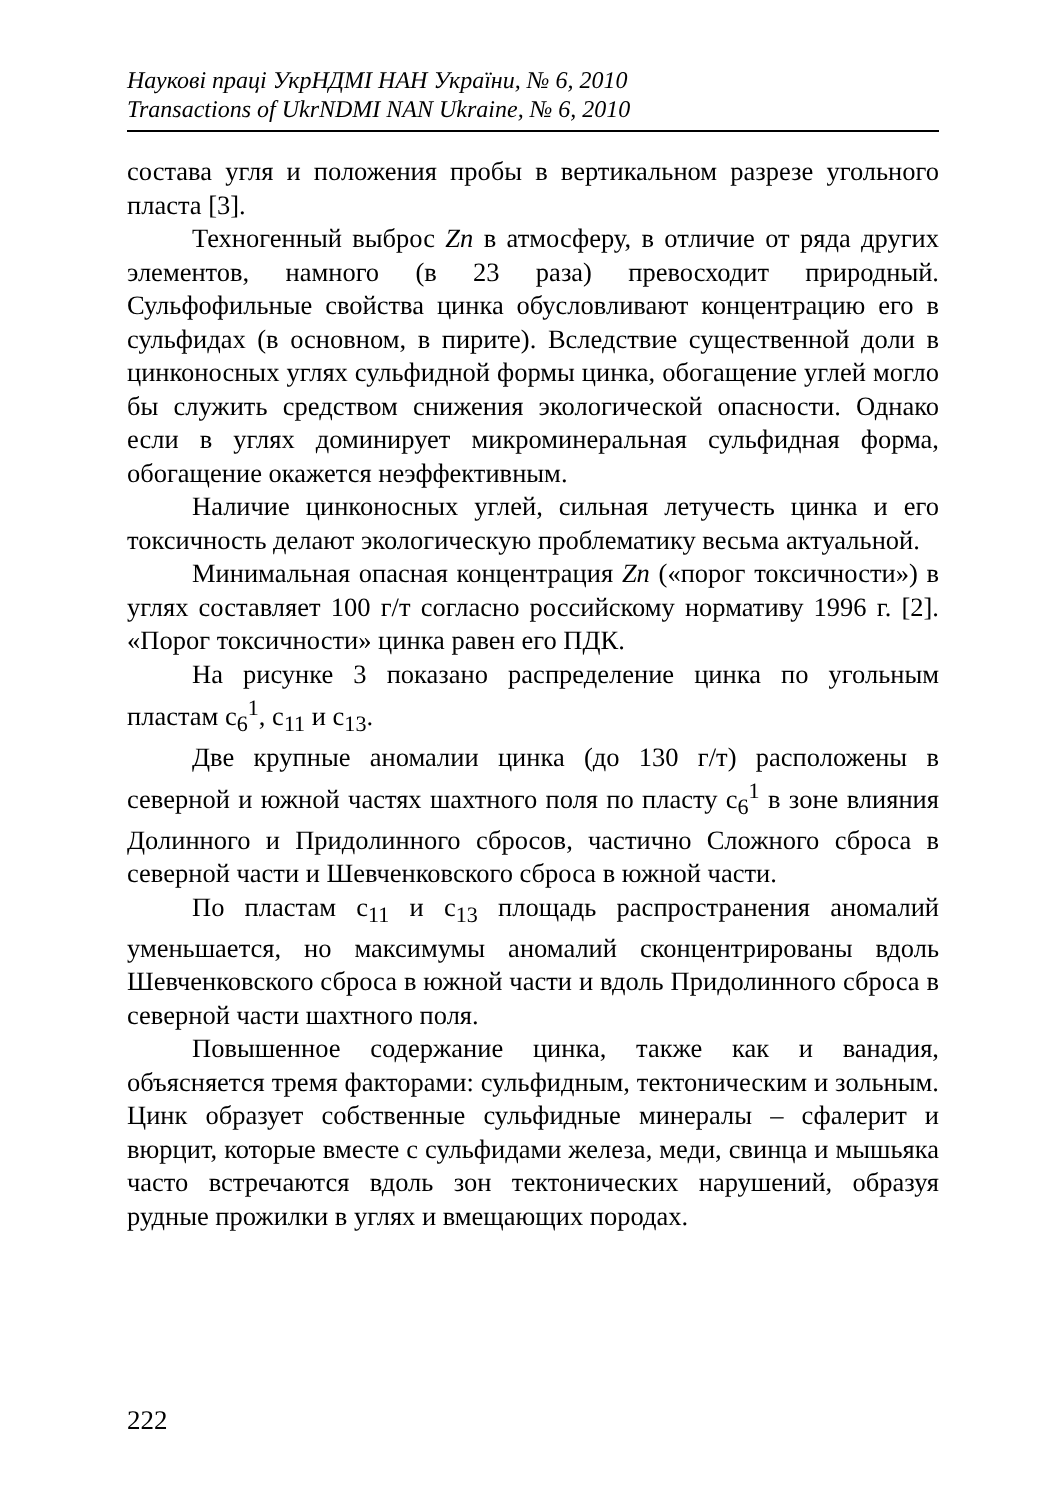Наукові праці УкрНДМІ НАН України, № 6, 2010
Transactions of UkrNDMI NAN Ukraine, № 6, 2010
состава угля и положения пробы в вертикальном разрезе угольного пласта [3].
Техногенный выброс Zn в атмосферу, в отличие от ряда других элементов, намного (в 23 раза) превосходит природный. Сульфофильные свойства цинка обусловливают концентрацию его в сульфидах (в основном, в пирите). Вследствие существенной доли в цинконосных углях сульфидной формы цинка, обогащение углей могло бы служить средством снижения экологической опасности. Однако если в углях доминирует микроминеральная сульфидная форма, обогащение окажется неэффективным.
Наличие цинконосных углей, сильная летучесть цинка и его токсичность делают экологическую проблематику весьма актуальной.
Минимальная опасная концентрация Zn («порог токсичности») в углях составляет 100 г/т согласно российскому нормативу 1996 г. [2]. «Порог токсичности» цинка равен его ПДК.
На рисунке 3 показано распределение цинка по угольным пластам c<sub>6</sub><sup>1</sup>, c<sub>11</sub> и c<sub>13</sub>.
Две крупные аномалии цинка (до 130 г/т) расположены в северной и южной частях шахтного поля по пласту c<sub>6</sub><sup>1</sup> в зоне влияния Долинного и Придолинного сбросов, частично Сложного сброса в северной части и Шевченковского сброса в южной части.
По пластам c<sub>11</sub> и c<sub>13</sub> площадь распространения аномалий уменьшается, но максимумы аномалий сконцентрированы вдоль Шевченковского сброса в южной части и вдоль Придолинного сброса в северной части шахтного поля.
Повышенное содержание цинка, также как и ванадия, объясняется тремя факторами: сульфидным, тектоническим и зольным. Цинк образует собственные сульфидные минералы – сфалерит и вюрцит, которые вместе с сульфидами железа, меди, свинца и мышьяка часто встречаются вдоль зон тектонических нарушений, образуя рудные прожилки в углях и вмещающих породах.
222